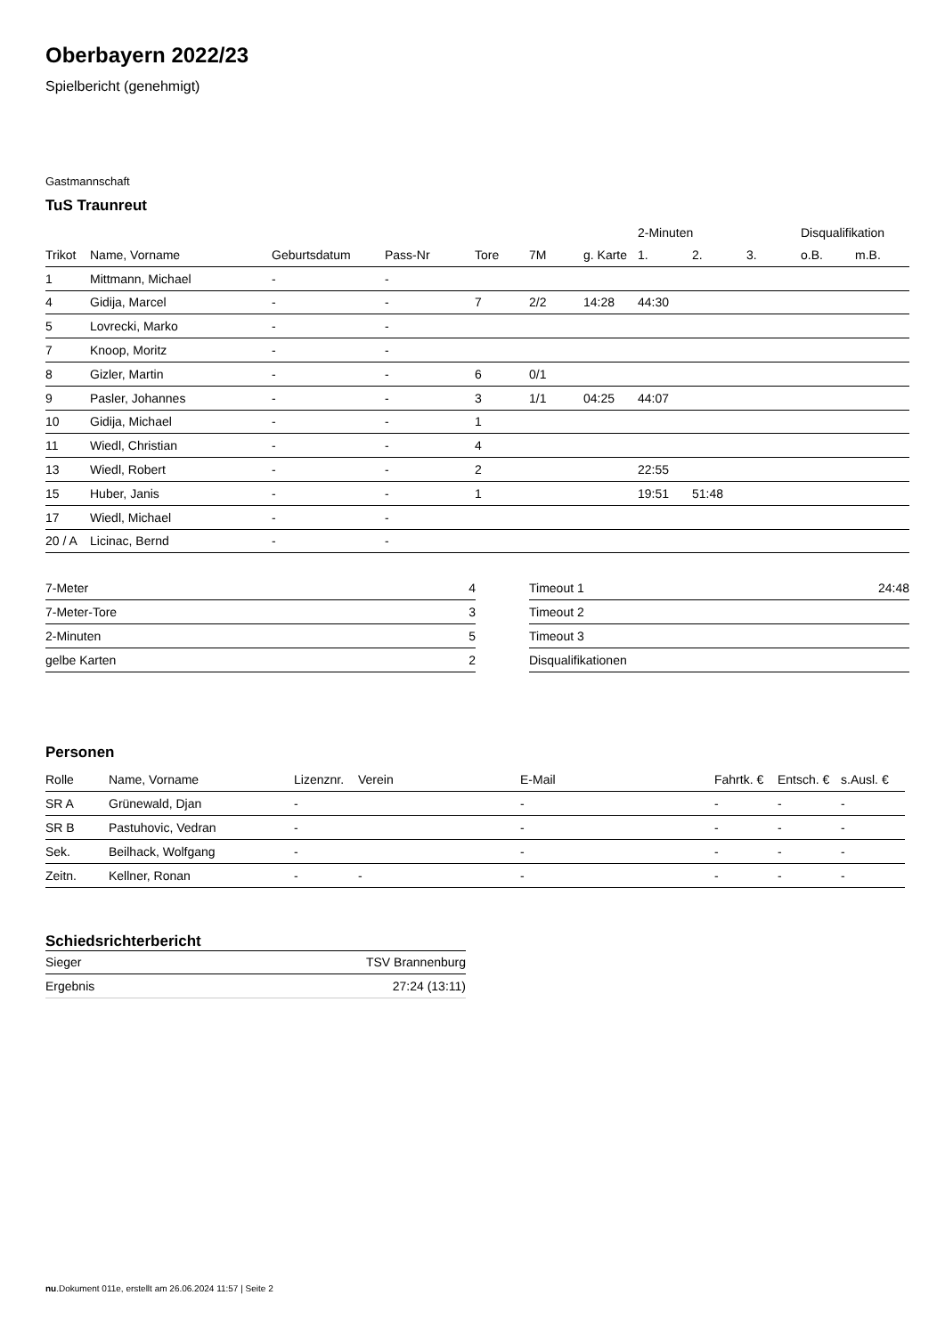Oberbayern 2022/23
Spielbericht (genehmigt)
Gastmannschaft
TuS Traunreut
| | | | | | | | 2-Minuten | | | Disqualifikation | |
| --- | --- | --- | --- | --- | --- | --- | --- | --- | --- | --- | --- |
| Trikot | Name, Vorname | Geburtsdatum | Pass-Nr | Tore | 7M | g. Karte | 1. | 2. | 3. | o.B. | m.B. |
| 1 | Mittmann, Michael | - | - | | | | | | | | |
| 4 | Gidija, Marcel | - | - | 7 | 2/2 | 14:28 | 44:30 | | | | |
| 5 | Lovrecki, Marko | - | - | | | | | | | | |
| 7 | Knoop, Moritz | - | - | | | | | | | | |
| 8 | Gizler, Martin | - | - | 6 | 0/1 | | | | | | |
| 9 | Pasler, Johannes | - | - | 3 | 1/1 | 04:25 | 44:07 | | | | |
| 10 | Gidija, Michael | - | - | 1 | | | | | | | |
| 11 | Wiedl, Christian | - | - | 4 | | | | | | | |
| 13 | Wiedl, Robert | - | - | 2 | | | 22:55 | | | | |
| 15 | Huber, Janis | - | - | 1 | | | 19:51 | 51:48 | | | |
| 17 | Wiedl, Michael | - | - | | | | | | | | |
| 20 / A | Licinac, Bernd | - | - | | | | | | | | |
| 7-Meter | 4 |
| 7-Meter-Tore | 3 |
| 2-Minuten | 5 |
| gelbe Karten | 2 |
| Timeout 1 | 24:48 |
| Timeout 2 | |
| Timeout 3 | |
| Disqualifikationen | |
Personen
| Rolle | Name, Vorname | Lizenznr. | Verein | E-Mail | Fahrtk. € | Entsch. € | s.Ausl. € |
| --- | --- | --- | --- | --- | --- | --- | --- |
| SR A | Grünewald, Djan | - | | - | - | - | - |
| SR B | Pastuhovic, Vedran | - | | - | - | - | - |
| Sek. | Beilhack, Wolfgang | - | | - | - | - | - |
| Zeitn. | Kellner, Ronan | - | - | - | - | - | - |
Schiedsrichterbericht
| Sieger | TSV Brannenburg |
| Ergebnis | 27:24 (13:11) |
nu.Dokument 011e, erstellt am 26.06.2024 11:57 | Seite 2